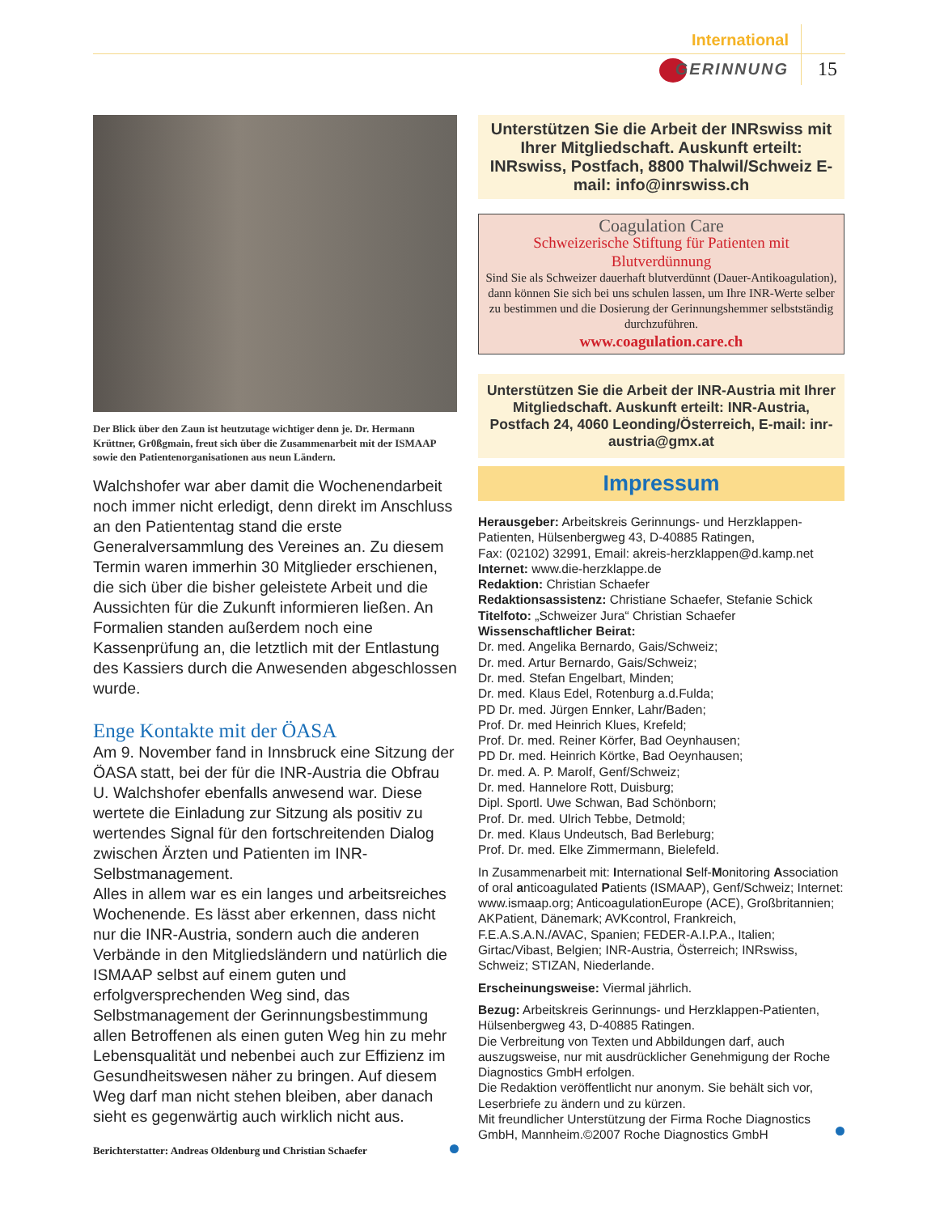International
GERINNUNG 15
Der Blick über den Zaun ist heutzutage wichtiger denn je. Dr. Hermann Krüttner, Gr0ßgmain, freut sich über die Zusammenarbeit mit der ISMAAP sowie den Patientenorganisationen aus neun Ländern.
Walchshofer war aber damit die Wochenendarbeit noch immer nicht erledigt, denn direkt im Anschluss an den Patiententag stand die erste Generalversammlung des Vereines an. Zu diesem Termin waren immerhin 30 Mitglieder erschienen, die sich über die bisher geleistete Arbeit und die Aussichten für die Zukunft informieren ließen. An Formalien standen außerdem noch eine Kassenprüfung an, die letztlich mit der Entlastung des Kassiers durch die Anwesenden abgeschlossen wurde.
Enge Kontakte mit der ÖASA
Am 9. November fand in Innsbruck eine Sitzung der ÖASA statt, bei der für die INR-Austria die Obfrau U. Walchshofer ebenfalls anwesend war. Diese wertete die Einladung zur Sitzung als positiv zu wertendes Signal für den fortschreitenden Dialog zwischen Ärzten und Patienten im INR-Selbstmanagement.
Alles in allem war es ein langes und arbeitsreiches Wochenende. Es lässt aber erkennen, dass nicht nur die INR-Austria, sondern auch die anderen Verbände in den Mitgliedsländern und natürlich die ISMAAP selbst auf einem guten und erfolgversprechenden Weg sind, das Selbstmanagement der Gerinnungsbestimmung allen Betroffenen als einen guten Weg hin zu mehr Lebensqualität und nebenbei auch zur Effizienz im Gesundheitswesen näher zu bringen. Auf diesem Weg darf man nicht stehen bleiben, aber danach sieht es gegenwärtig auch wirklich nicht aus.
Berichterstatter: Andreas Oldenburg und Christian Schaefer
Unterstützen Sie die Arbeit der INRswiss mit Ihrer Mitgliedschaft. Auskunft erteilt: INRswiss, Postfach, 8800 Thalwil/Schweiz E-mail: info@inrswiss.ch
Coagulation Care
Schweizerische Stiftung für Patienten mit Blutverdünnung
Sind Sie als Schweizer dauerhaft blutverdünnt (Dauer-Antikoagulation), dann können Sie sich bei uns schulen lassen, um Ihre INR-Werte selber zu bestimmen und die Dosierung der Gerinnungshemmer selbstständig durchzuführen.
www.coagulation.care.ch
Unterstützen Sie die Arbeit der INR-Austria mit Ihrer Mitgliedschaft. Auskunft erteilt: INR-Austria, Postfach 24, 4060 Leonding/Österreich, E-mail: inr-austria@gmx.at
Impressum
Herausgeber: Arbeitskreis Gerinnungs- und Herzklappen-Patienten, Hülsenbergweg 43, D-40885 Ratingen,
Fax: (02102) 32991, Email: akreis-herzklappen@d.kamp.net
Internet: www.die-herzklappe.de
Redaktion: Christian Schaefer
Redaktionsassistenz: Christiane Schaefer, Stefanie Schick
Titelfoto: „Schweizer Jura“ Christian Schaefer
Wissenschaftlicher Beirat:
Dr. med. Angelika Bernardo, Gais/Schweiz;
Dr. med. Artur Bernardo, Gais/Schweiz;
Dr. med. Stefan Engelbart, Minden;
Dr. med. Klaus Edel, Rotenburg a.d.Fulda;
PD Dr. med. Jürgen Ennker, Lahr/Baden;
Prof. Dr. med Heinrich Klues, Krefeld;
Prof. Dr. med. Reiner Körfer, Bad Oeynhausen;
PD Dr. med. Heinrich Körtke, Bad Oeynhausen;
Dr. med. A. P. Marolf, Genf/Schweiz;
Dr. med. Hannelore Rott, Duisburg;
Dipl. Sportl. Uwe Schwan, Bad Schönborn;
Prof. Dr. med. Ulrich Tebbe, Detmold;
Dr. med. Klaus Undeutsch, Bad Berleburg;
Prof. Dr. med. Elke Zimmermann, Bielefeld.
In Zusammenarbeit mit: International Self-Monitoring Association of oral anticoagulated Patients (ISMAAP), Genf/Schweiz; Internet: www.ismaap.org; AnticoagulationEurope (ACE), Großbritannien; AKPatient, Dänemark; AVKcontrol, Frankreich, F.E.A.S.A.N./AVAC, Spanien; FEDER-A.I.P.A., Italien; Girtac/Vibast, Belgien; INR-Austria, Österreich; INRswiss, Schweiz; STIZAN, Niederlande.
Erscheinungsweise: Viermal jährlich.
Bezug: Arbeitskreis Gerinnungs- und Herzklappen-Patienten, Hülsenbergweg 43, D-40885 Ratingen.
Die Verbreitung von Texten und Abbildungen darf, auch auszugsweise, nur mit ausdrücklicher Genehmigung der Roche Diagnostics GmbH erfolgen.
Die Redaktion veröffentlicht nur anonym. Sie behält sich vor, Leserbriefe zu ändern und zu kürzen.
Mit freundlicher Unterstützung der Firma Roche Diagnostics GmbH, Mannheim.©2007 Roche Diagnostics GmbH